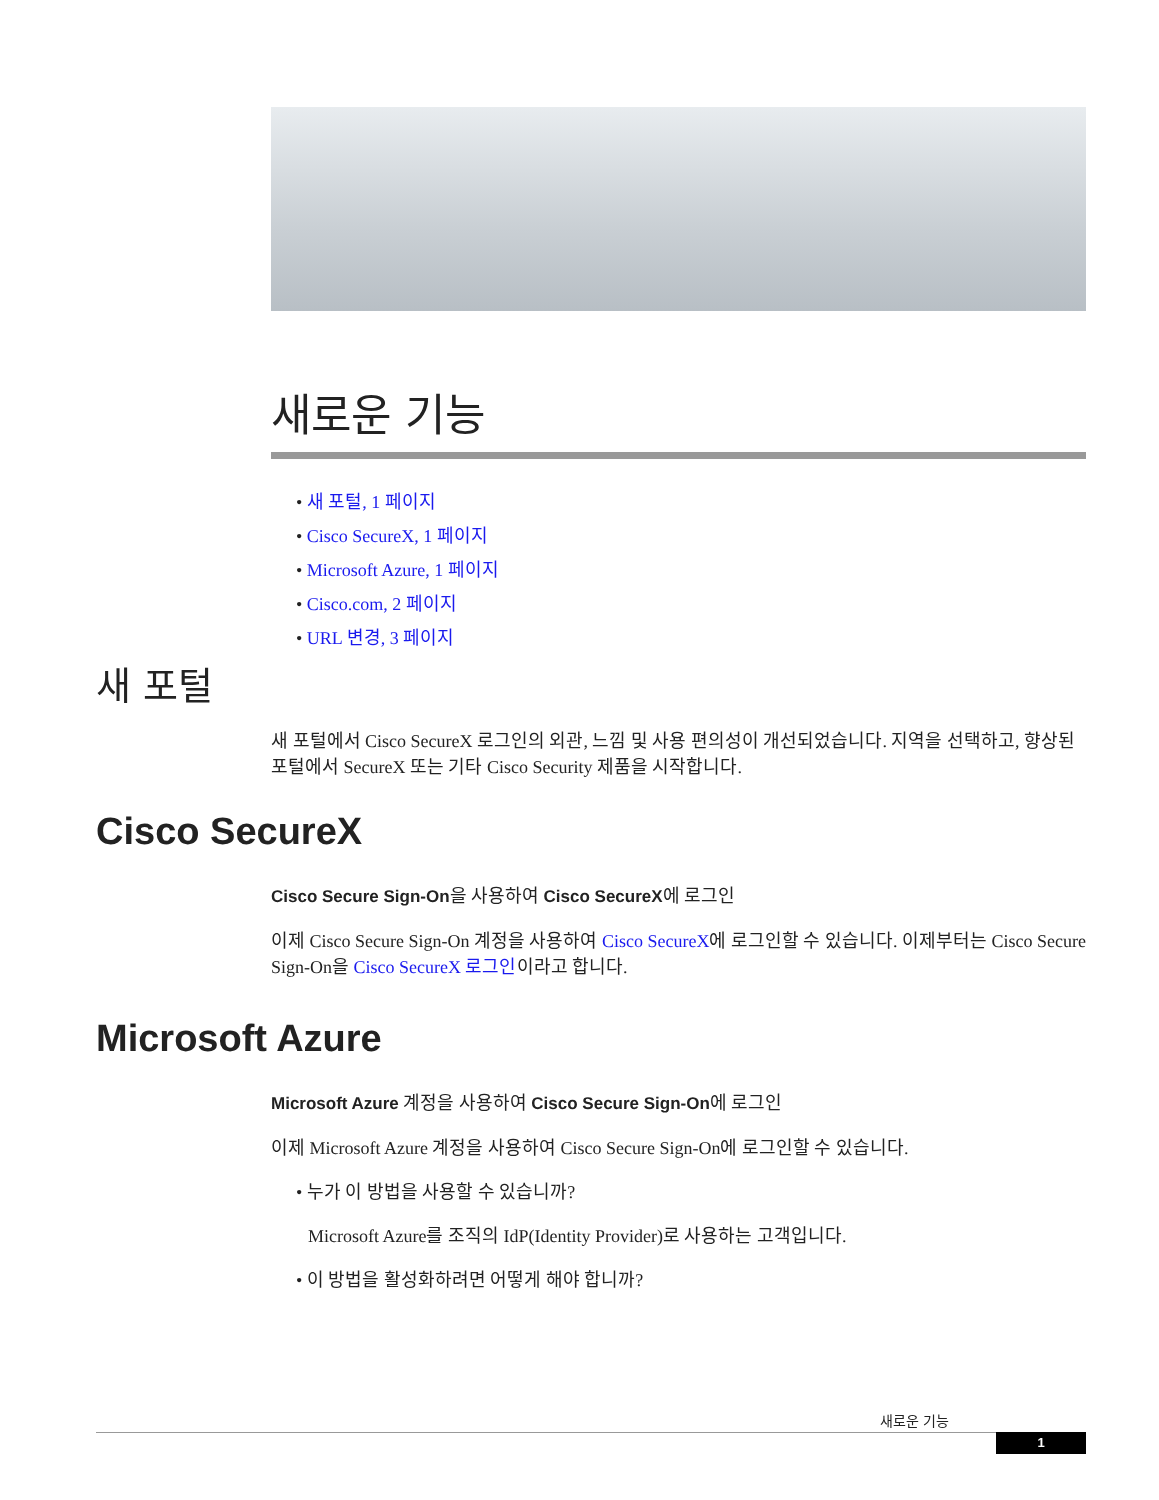새로운 기능
• 새 포털, 1 페이지
• Cisco SecureX, 1 페이지
• Microsoft Azure, 1 페이지
• Cisco.com, 2 페이지
• URL 변경, 3 페이지
새 포털
새 포털에서 Cisco SecureX 로그인의 외관, 느낌 및 사용 편의성이 개선되었습니다. 지역을 선택하고, 향상된 포털에서 SecureX 또는 기타 Cisco Security 제품을 시작합니다.
Cisco SecureX
Cisco Secure Sign-On을 사용하여 Cisco SecureX에 로그인
이제 Cisco Secure Sign-On 계정을 사용하여 Cisco SecureX에 로그인할 수 있습니다. 이제부터는 Cisco Secure Sign-On을 Cisco SecureX 로그인이라고 합니다.
Microsoft Azure
Microsoft Azure 계정을 사용하여 Cisco Secure Sign-On에 로그인
이제 Microsoft Azure 계정을 사용하여 Cisco Secure Sign-On에 로그인할 수 있습니다.
• 누가 이 방법을 사용할 수 있습니까?
Microsoft Azure를 조직의 IdP(Identity Provider)로 사용하는 고객입니다.
• 이 방법을 활성화하려면 어떻게 해야 합니까?
새로운 기능
1